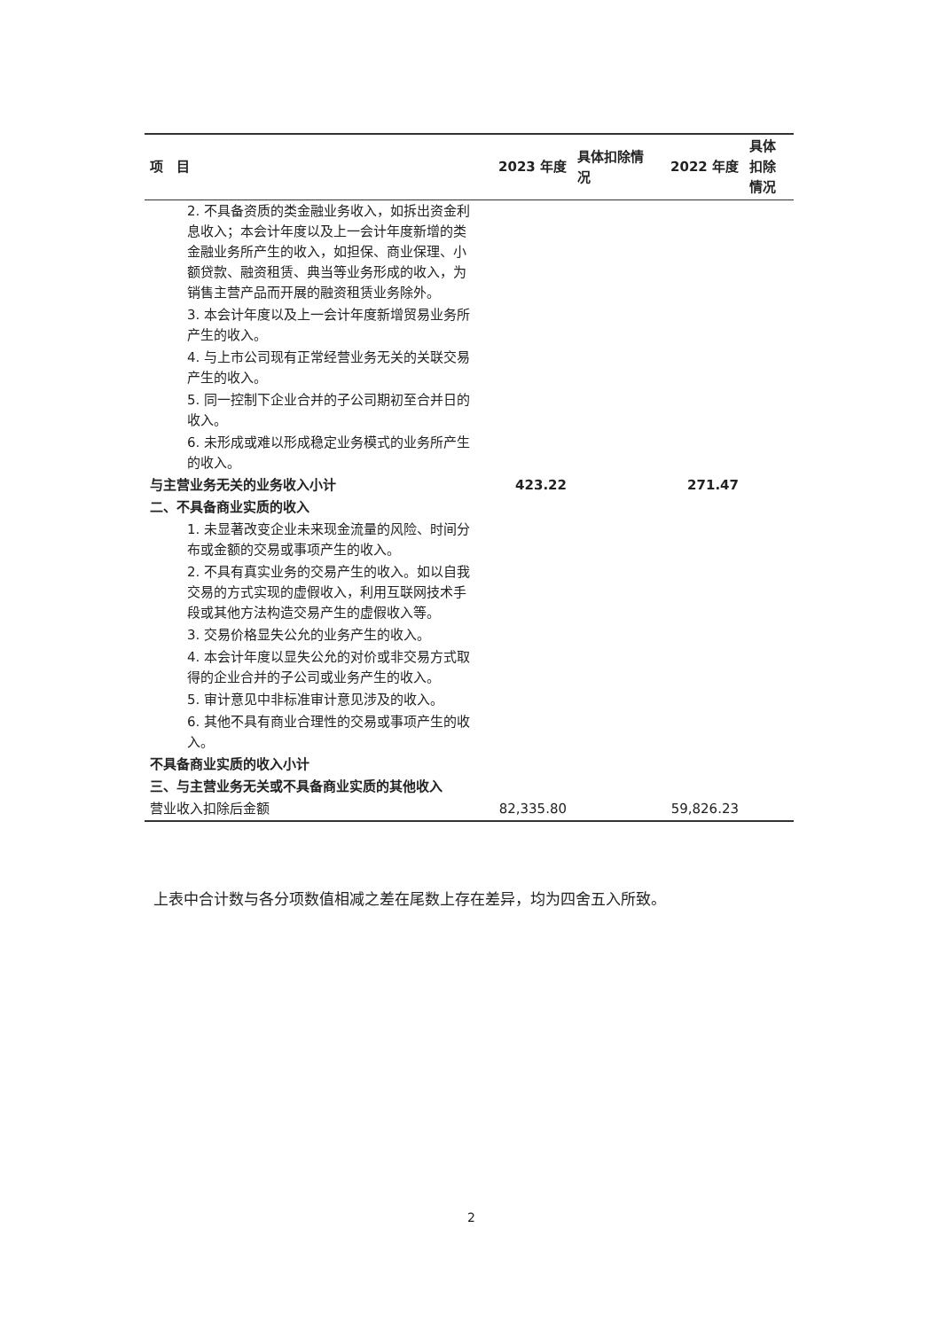| 项 目 | 2023 年度 | 具体扣除情况 | 2022 年度 | 具体扣除情况 |
| --- | --- | --- | --- | --- |
| 2. 不具备资质的类金融业务收入，如拆出资金利息收入；本会计年度以及上一会计年度新增的类金融业务所产生的收入，如担保、商业保理、小额贷款、融资租赁、典当等业务形成的收入，为销售主营产品而开展的融资租赁业务除外。 | | | | |
| 3. 本会计年度以及上一会计年度新增贸易业务所产生的收入。 | | | | |
| 4. 与上市公司现有正常经营业务无关的关联交易产生的收入。 | | | | |
| 5. 同一控制下企业合并的子公司期初至合并日的收入。 | | | | |
| 6. 未形成或难以形成稳定业务模式的业务所产生的收入。 | | | | |
| 与主营业务无关的业务收入小计 | 423.22 | | 271.47 | |
| 二、不具备商业实质的收入 | | | | |
| 1. 未显著改变企业未来现金流量的风险、时间分布或金额的交易或事项产生的收入。 | | | | |
| 2. 不具有真实业务的交易产生的收入。如以自我交易的方式实现的虚假收入，利用互联网技术手段或其他方法构造交易产生的虚假收入等。 | | | | |
| 3. 交易价格显失公允的业务产生的收入。 | | | | |
| 4. 本会计年度以显失公允的对价或非交易方式取得的企业合并的子公司或业务产生的收入。 | | | | |
| 5. 审计意见中非标准审计意见涉及的收入。 | | | | |
| 6. 其他不具有商业合理性的交易或事项产生的收入。 | | | | |
| 不具备商业实质的收入小计 | | | | |
| 三、与主营业务无关或不具备商业实质的其他收入 | | | | |
| 营业收入扣除后金额 | 82,335.80 | | 59,826.23 | |
上表中合计数与各分项数值相减之差在尾数上存在差异，均为四舍五入所致。
2